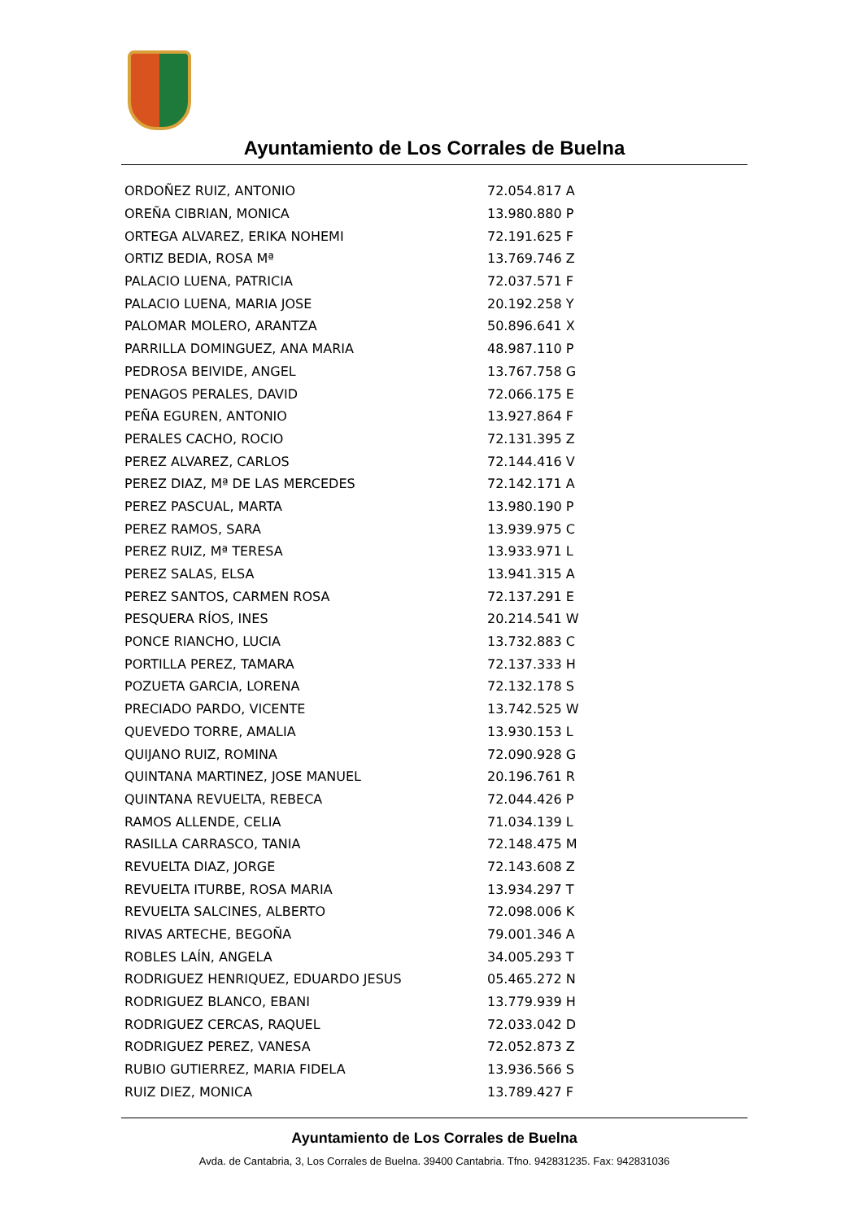Ayuntamiento de Los Corrales de Buelna
| ORDOÑEZ RUIZ, ANTONIO | 72.054.817 A |
| OREÑA CIBRIAN, MONICA | 13.980.880 P |
| ORTEGA ALVAREZ, ERIKA NOHEMI | 72.191.625 F |
| ORTIZ BEDIA, ROSA Mª | 13.769.746 Z |
| PALACIO LUENA, PATRICIA | 72.037.571 F |
| PALACIO LUENA, MARIA JOSE | 20.192.258 Y |
| PALOMAR MOLERO, ARANTZA | 50.896.641 X |
| PARRILLA DOMINGUEZ, ANA MARIA | 48.987.110 P |
| PEDROSA BEIVIDE, ANGEL | 13.767.758 G |
| PENAGOS PERALES, DAVID | 72.066.175 E |
| PEÑA EGUREN, ANTONIO | 13.927.864 F |
| PERALES CACHO, ROCIO | 72.131.395 Z |
| PEREZ ALVAREZ, CARLOS | 72.144.416 V |
| PEREZ DIAZ, Mª DE LAS MERCEDES | 72.142.171 A |
| PEREZ PASCUAL, MARTA | 13.980.190 P |
| PEREZ RAMOS, SARA | 13.939.975 C |
| PEREZ RUIZ, Mª TERESA | 13.933.971 L |
| PEREZ SALAS, ELSA | 13.941.315 A |
| PEREZ SANTOS, CARMEN ROSA | 72.137.291 E |
| PESQUERA RÍOS, INES | 20.214.541 W |
| PONCE RIANCHO, LUCIA | 13.732.883 C |
| PORTILLA PEREZ, TAMARA | 72.137.333 H |
| POZUETA GARCIA, LORENA | 72.132.178 S |
| PRECIADO PARDO, VICENTE | 13.742.525 W |
| QUEVEDO TORRE, AMALIA | 13.930.153 L |
| QUIJANO RUIZ, ROMINA | 72.090.928 G |
| QUINTANA MARTINEZ, JOSE MANUEL | 20.196.761 R |
| QUINTANA REVUELTA, REBECA | 72.044.426 P |
| RAMOS ALLENDE, CELIA | 71.034.139 L |
| RASILLA CARRASCO, TANIA | 72.148.475 M |
| REVUELTA DIAZ, JORGE | 72.143.608 Z |
| REVUELTA ITURBE, ROSA MARIA | 13.934.297 T |
| REVUELTA SALCINES, ALBERTO | 72.098.006 K |
| RIVAS ARTECHE, BEGOÑA | 79.001.346 A |
| ROBLES LAÍN, ANGELA | 34.005.293 T |
| RODRIGUEZ HENRIQUEZ, EDUARDO JESUS | 05.465.272 N |
| RODRIGUEZ BLANCO, EBANI | 13.779.939 H |
| RODRIGUEZ CERCAS, RAQUEL | 72.033.042 D |
| RODRIGUEZ PEREZ, VANESA | 72.052.873 Z |
| RUBIO GUTIERREZ, MARIA FIDELA | 13.936.566 S |
| RUIZ DIEZ, MONICA | 13.789.427 F |
Ayuntamiento de Los Corrales de Buelna
Avda. de Cantabria, 3, Los Corrales de Buelna. 39400 Cantabria. Tfno. 942831235. Fax: 942831036